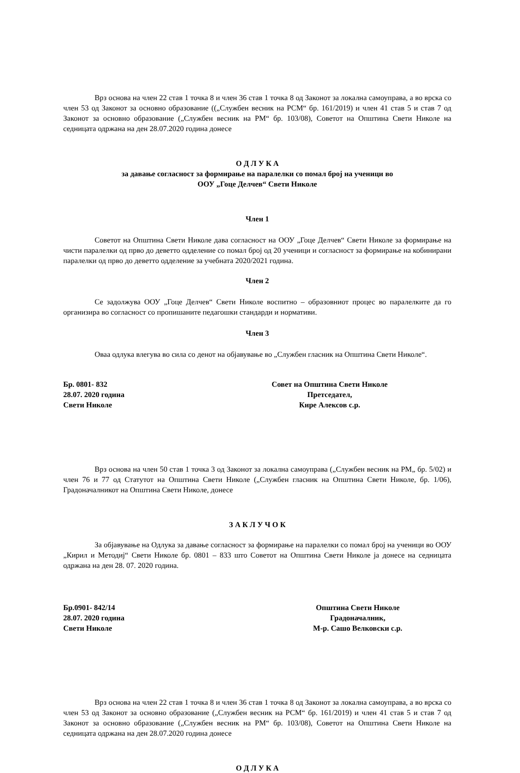Врз основа на член 22 став 1 точка 8 и член 36 став 1 точка 8 од Законот за локална самоуправа, а во врска со член 53 од Законот за основно образование ((„Службен весник на РСМ“ бр. 161/2019) и член 41 став 5 и став 7 од Законот за основно образование („Службен весник на РМ“ бр. 103/08), Советот на Општина Свети Николе на седницата одржана на ден 28.07.2020 година донесе
О Д Л У К А
за давање согласност за формирање на паралелки со помал број на ученици во
ООУ „Гоце Делчев“ Свети Николе
Член 1
Советот на Општина Свети Николе дава согласност на ООУ „Гоце Делчев“ Свети Николе за формирање на чисти паралелки од прво до деветто одделение со помал број од 20 ученици и согласност за формирање на кобинирани паралелки од прво до деветто одделение за учебната 2020/2021 година.
Член 2
Се задолжува ООУ „Гоце Делчев“ Свети Николе воспитно – образовниот процес во паралелките да го организира во согласност со пропишаните педагошки стандарди и нормативи.
Член 3
Оваа одлука влегува во сила со денот на објавување во „Службен гласник на Општина Свети Николе“.
Бр. 0801- 832
28.07. 2020 година
Свети Николе
Совет на Општина Свети Николе
Претседател,
Кире Алексов с.р.
Врз основа на член 50 став 1 точка 3 од Законот за локална самоуправа („Службен весник на РМ„ бр. 5/02) и член 76 и 77 од Статутот на Општина Свети Николе („Службен гласник на Општина Свети Николе, бр. 1/06), Градоначалникот на Општина Свети Николе, донесе
З А К Л У Ч О К
За објавување на Одлука за давање согласност за формирање на паралелки со помал број на ученици во ООУ „Кирил и Методиј“ Свети Николе бр. 0801 – 833 што Советот на Општина Свети Николе ја донесе на седницата одржана на ден 28. 07. 2020 година.
Бр.0901- 842/14
28.07. 2020 година
Свети Николе
Општина Свети Николе
Градоначалник,
М-р. Сашо Велковски с.р.
Врз основа на член 22 став 1 точка 8 и член 36 став 1 точка 8 од Законот за локална самоуправа, а во врска со член 53 од Законот за основно образование („Службен весник на РСМ“ бр. 161/2019) и член 41 став 5 и став 7 од Законот за основно образование („Службен весник на РМ“ бр. 103/08), Советот на Општина Свети Николе на седницата одржана на ден 28.07.2020 година донесе
О Д Л У К А